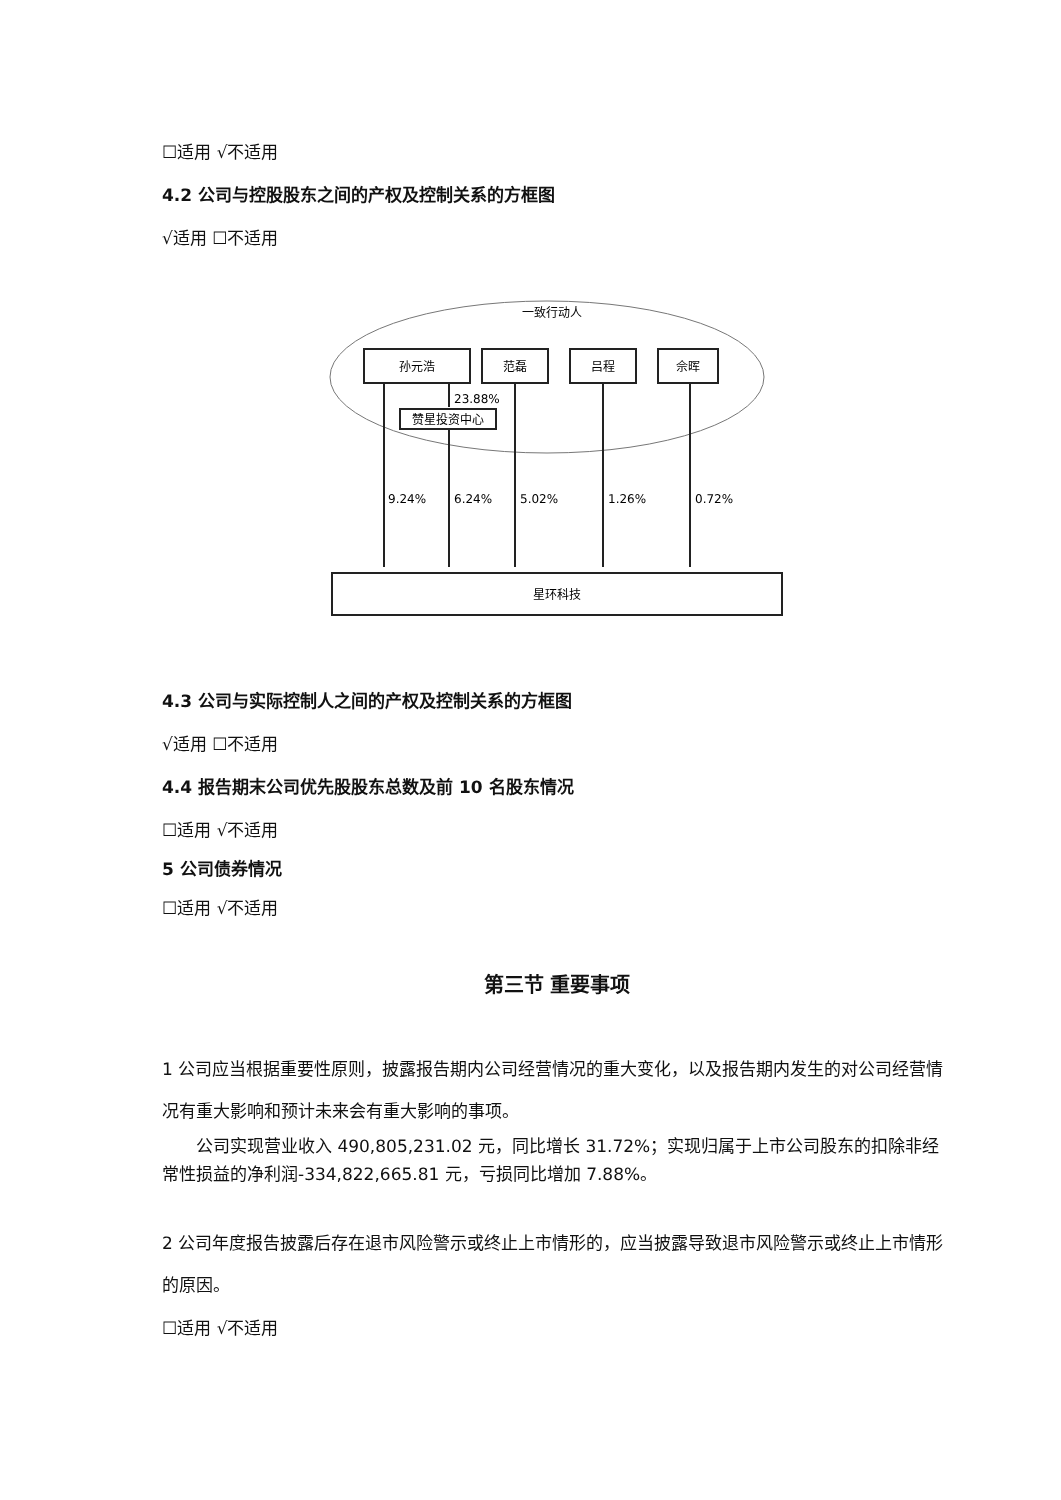☐适用 √不适用
4.2 公司与控股股东之间的产权及控制关系的方框图
√适用 ☐不适用
一致行动人
孙元浩
范磊
吕程
佘晖
赞星投资中心
23.88%
9.24%
6.24%
5.02%
1.26%
0.72%
星环科技
4.3 公司与实际控制人之间的产权及控制关系的方框图
√适用 ☐不适用
4.4 报告期末公司优先股股东总数及前 10 名股东情况
☐适用 √不适用
5 公司债券情况
☐适用 √不适用
第三节 重要事项
1 公司应当根据重要性原则，披露报告期内公司经营情况的重大变化，以及报告期内发生的对公司经营情况有重大影响和预计未来会有重大影响的事项。
公司实现营业收入 490,805,231.02 元，同比增长 31.72%；实现归属于上市公司股东的扣除非经常性损益的净利润-334,822,665.81 元，亏损同比增加 7.88%。
2 公司年度报告披露后存在退市风险警示或终止上市情形的，应当披露导致退市风险警示或终止上市情形的原因。
☐适用 √不适用